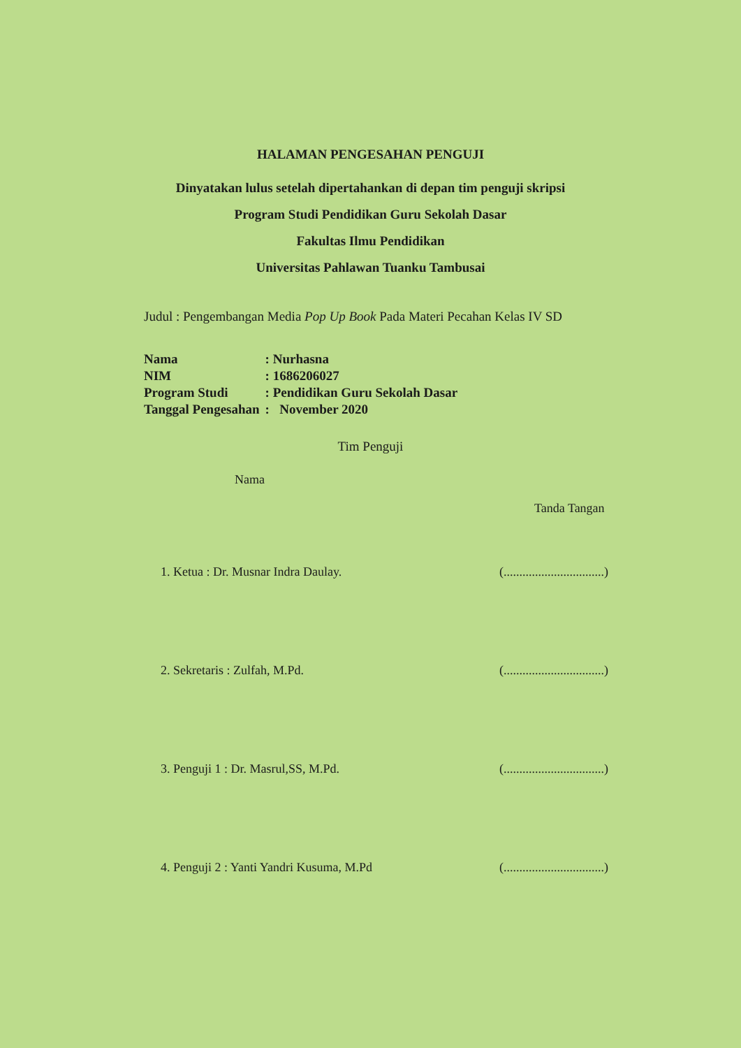HALAMAN PENGESAHAN PENGUJI
Dinyatakan lulus setelah dipertahankan di depan tim penguji skripsi
Program Studi Pendidikan Guru Sekolah Dasar
Fakultas Ilmu Pendidikan
Universitas Pahlawan Tuanku Tambusai
Judul : Pengembangan Media Pop Up Book Pada Materi Pecahan Kelas IV SD
| Nama | : Nurhasna |
| NIM | : 1686206027 |
| Program Studi | : Pendidikan Guru Sekolah Dasar |
| Tanggal Pengesahan | : November 2020 |
Tim Penguji
Nama
Tanda Tangan
1. Ketua : Dr. Musnar Indra Daulay. (................................)
2. Sekretaris : Zulfah, M.Pd. (................................)
3. Penguji 1 : Dr. Masrul,SS, M.Pd. (................................)
4. Penguji 2 : Yanti Yandri Kusuma, M.Pd (................................)